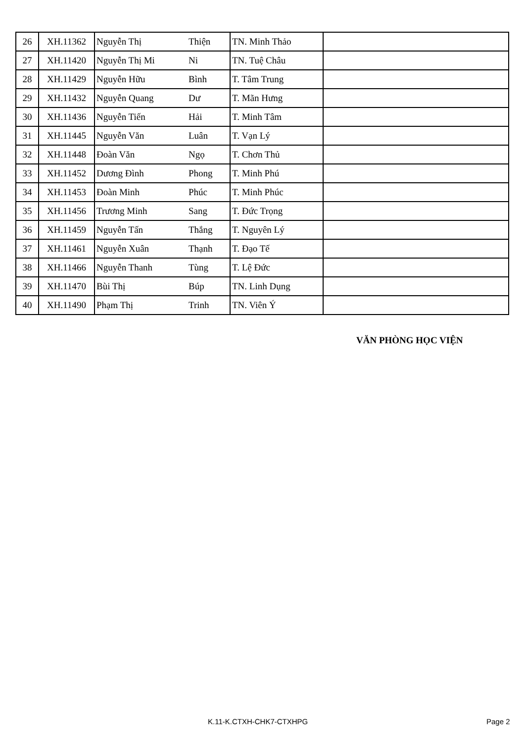| 26 | XH.11362 | Nguyễn Thị | Thiện | TN. Minh Thảo | |
| 27 | XH.11420 | Nguyễn Thị Mi | Ni | TN. Tuệ Châu | |
| 28 | XH.11429 | Nguyễn Hữu | Bình | T. Tâm Trung | |
| 29 | XH.11432 | Nguyễn Quang | Dư | T. Mãn Hưng | |
| 30 | XH.11436 | Nguyễn Tiến | Hải | T. Minh Tâm | |
| 31 | XH.11445 | Nguyễn Văn | Luân | T. Vạn Lý | |
| 32 | XH.11448 | Đoàn Văn | Ngọ | T. Chơn Thủ | |
| 33 | XH.11452 | Dương Đình | Phong | T. Minh Phú | |
| 34 | XH.11453 | Đoàn Minh | Phúc | T. Minh Phúc | |
| 35 | XH.11456 | Trương Minh | Sang | T. Đức Trọng | |
| 36 | XH.11459 | Nguyễn Tấn | Thắng | T. Nguyên Lý | |
| 37 | XH.11461 | Nguyễn Xuân | Thạnh | T. Đạo Tế | |
| 38 | XH.11466 | Nguyễn Thanh | Tùng | T. Lệ Đức | |
| 39 | XH.11470 | Bùi Thị | Búp | TN. Linh Dụng | |
| 40 | XH.11490 | Phạm Thị | Trinh | TN. Viên Ý | |
VĂN PHÒNG HỌC VIỆN
K.11-K.CTXH-CHK7-CTXHPG Page 2